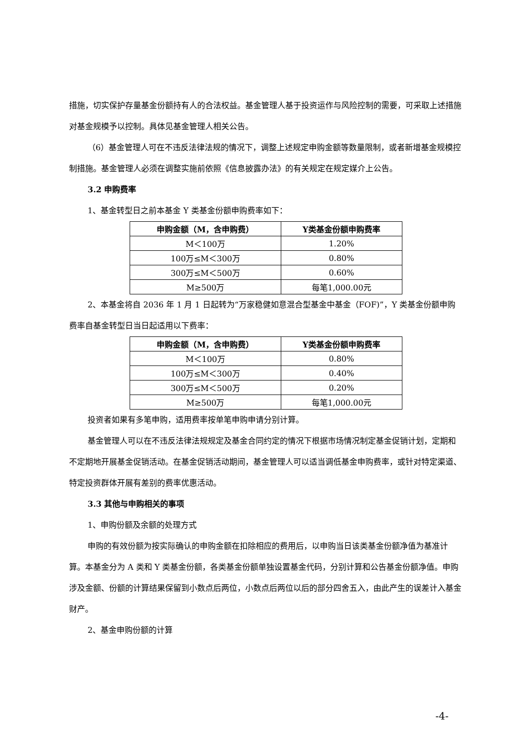措施，切实保护存量基金份额持有人的合法权益。基金管理人基于投资运作与风险控制的需要，可采取上述措施对基金规模予以控制。具体见基金管理人相关公告。
（6）基金管理人可在不违反法律法规的情况下，调整上述规定申购金额等数量限制，或者新增基金规模控制措施。基金管理人必须在调整实施前依照《信息披露办法》的有关规定在规定媒介上公告。
3.2 申购费率
1、基金转型日之前本基金 Y 类基金份额申购费率如下：
| 申购金额（M，含申购费） | Y类基金份额申购费率 |
| --- | --- |
| M＜100万 | 1.20% |
| 100万≤M＜300万 | 0.80% |
| 300万≤M＜500万 | 0.60% |
| M≥500万 | 每笔1,000.00元 |
2、本基金将自 2036 年 1 月 1 日起转为“万家稳健如意混合型基金中基金（FOF)”，Y 类基金份额申购费率自基金转型日当日起适用以下费率：
| 申购金额（M，含申购费） | Y类基金份额申购费率 |
| --- | --- |
| M＜100万 | 0.80% |
| 100万≤M＜300万 | 0.40% |
| 300万≤M＜500万 | 0.20% |
| M≥500万 | 每笔1,000.00元 |
投资者如果有多笔申购，适用费率按单笔申购申请分别计算。
基金管理人可以在不违反法律法规规定及基金合同约定的情况下根据市场情况制定基金促销计划，定期和不定期地开展基金促销活动。在基金促销活动期间，基金管理人可以适当调低基金申购费率，或针对特定渠道、特定投资群体开展有差别的费率优惠活动。
3.3 其他与申购相关的事项
1、申购份额及余额的处理方式
申购的有效份额为按实际确认的申购金额在扣除相应的费用后，以申购当日该类基金份额净值为基准计算。本基金分为 A 类和 Y 类基金份额，各类基金份额单独设置基金代码，分别计算和公告基金份额净值。申购涉及金额、份额的计算结果保留到小数点后两位，小数点后两位以后的部分四舍五入，由此产生的误差计入基金财产。
2、基金申购份额的计算
-4-